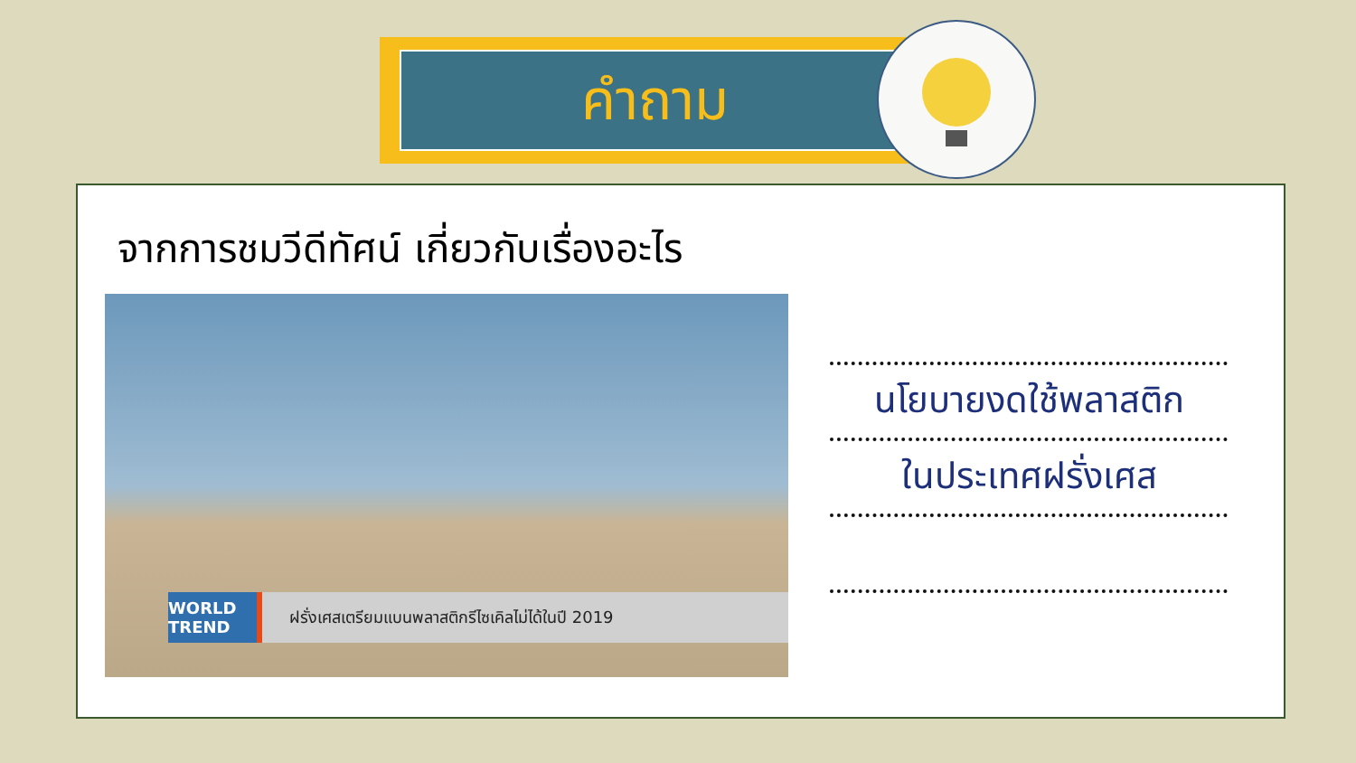คำถาม
จากการชมวีดีทัศน์ เกี่ยวกับเรื่องอะไร
WORLD TREND ฝรั่งเศสเตรียมแบนพลาสติกรีไซเคิลไม่ได้ในปี 2019
นโยบายงดใช้พลาสติก
ในประเทศฝรั่งเศส